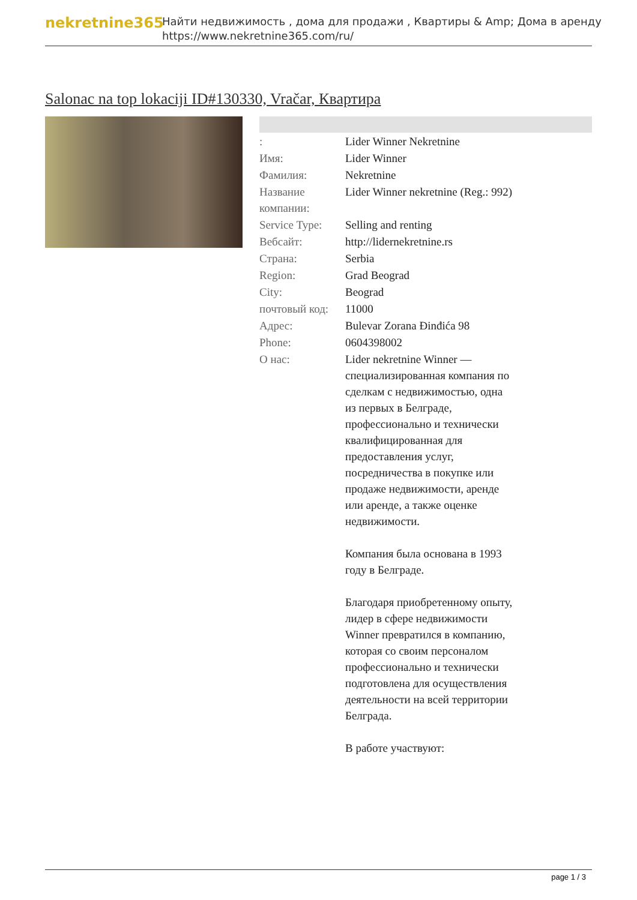nekretnine365
Найти недвижимость , дома для продажи , Квартиры & Amp; Дома в аренду
https://www.nekretnine365.com/ru/
Salonac na top lokaciji ID#130330, Vračar, Квартира
| : | Lider Winner Nekretnine |
| Имя: | Lider Winner |
| Фамилия: | Nekretnine |
| Название компании: | Lider Winner nekretnine (Reg.: 992) |
| Service Type: | Selling and renting |
| Вебсайт: | http://lidernekretnine.rs |
| Страна: | Serbia |
| Region: | Grad Beograd |
| City: | Beograd |
| почтовый код: | 11000 |
| Адрес: | Bulevar Zorana Đinđića 98 |
| Phone: | 0604398002 |
| О нас: | Lider nekretnine Winner — специализированная компания по сделкам с недвижимостью, одна из первых в Белграде, профессионально и технически квалифицированная для предоставления услуг, посредничества в покупке или продаже недвижимости, аренде или аренде, а также оценке недвижимости. Компания была основана в 1993 году в Белграде. Благодаря приобретенному опыту, лидер в сфере недвижимости Winner превратился в компанию, которая со своим персоналом профессионально и технически подготовлена для осуществления деятельности на всей территории Белграда. В работе участвуют: |
page 1 / 3